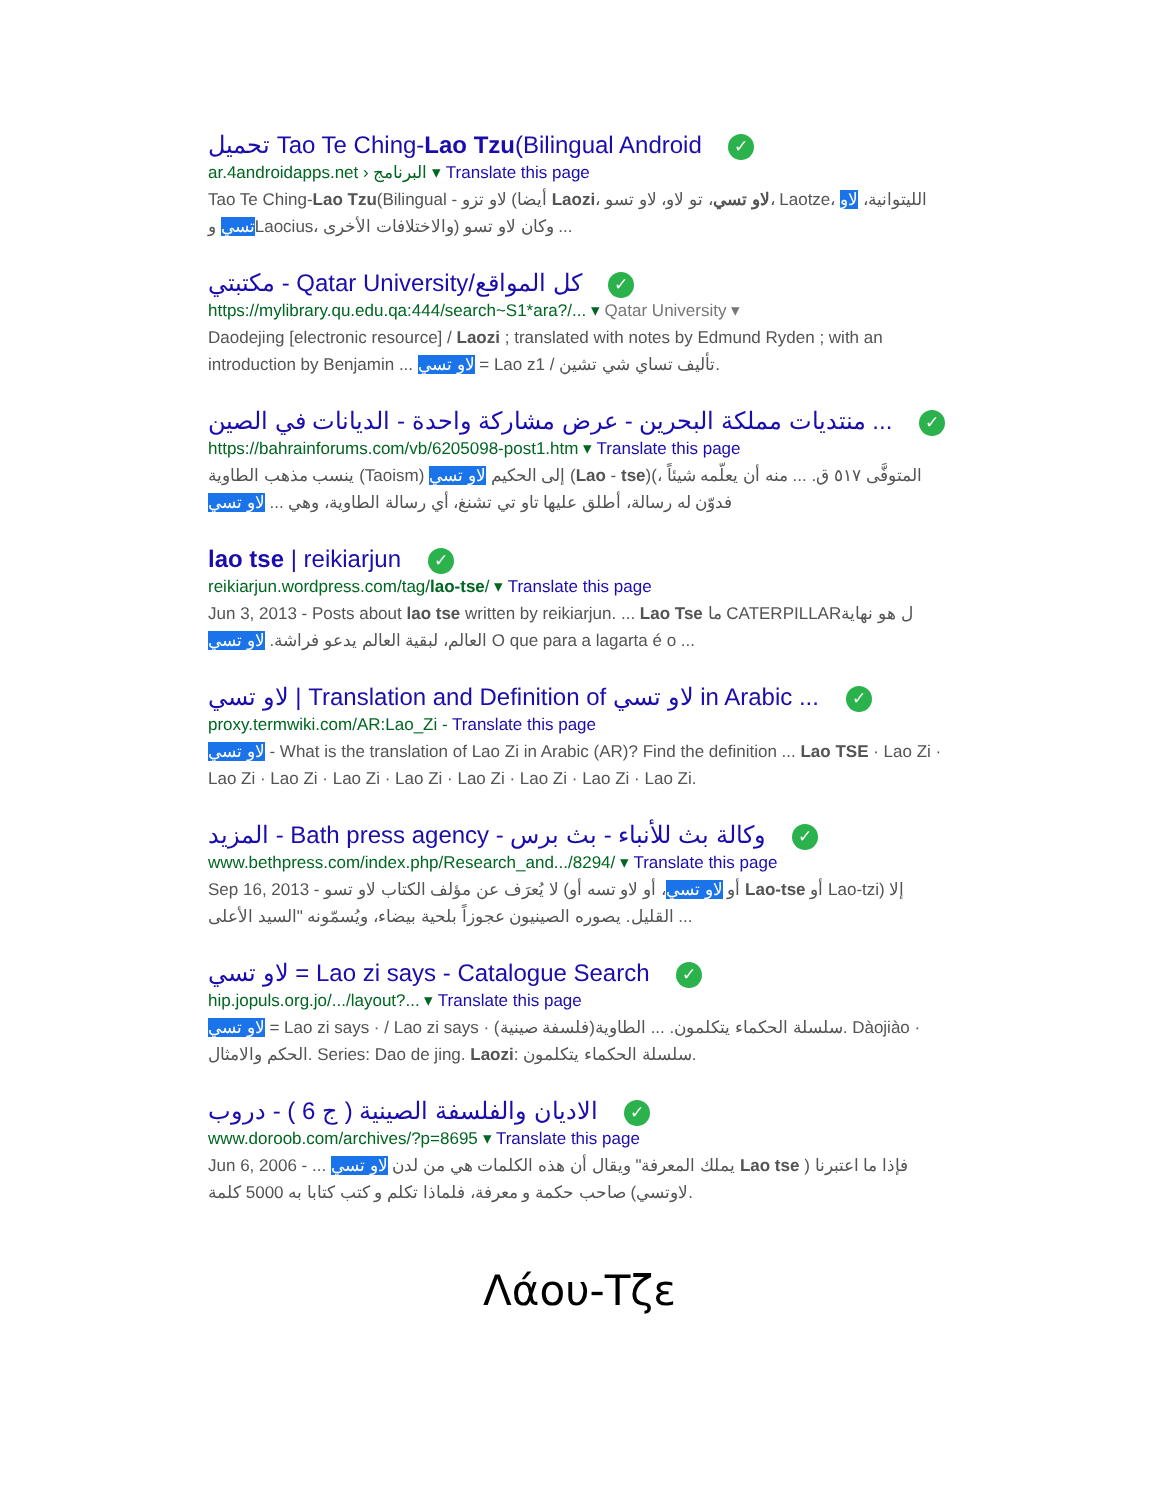تحميل Tao Te Ching-Lao Tzu(Bilingual Android ✓
ar.4androidapps.net › البرنامج ▾ Translate this page
Tao Te Ching-Lao Tzu(Bilingual - لاو تزو (أيضا Laozi، لاو تسي، تو لاو، لاو تسو، Laotze، الليتوانية، لاو تسي وLaocius، والاختلافات الأخرى) وكان لاو تسو ...
مكتبتي - Qatar University/كل المواقع ✓
https://mylibrary.qu.edu.qa:444/search~S1*ara?/... ▾ Qatar University ▾
Daodejing [electronic resource] / Laozi ; translated with notes by Edmund Ryden ; with an introduction by Benjamin ... لاو تسي = Lao z1 / تأليف تساي شي تشين.
منتديات مملكة البحرين - عرض مشاركة واحدة - الديانات في الصين ... ✓
https://bahrainforums.com/vb/6205098-post1.htm ▾ Translate this page
ينسب مذهب الطاوية (Taoism) إلى الحكيم لاو تسي (Lao - tse)(المتوفَّى ٥١٧ ق. ... منه أن يعلّمه شيئاً ، فدوّن له رسالة، أطلق عليها تاو تي تشنغ، أي رسالة الطاوية، وهي ... لاو تسي
lao tse | reikiarjun ✓
reikiarjun.wordpress.com/tag/lao-tse/ ▾ Translate this page
Jun 3, 2013 - Posts about lao tse written by reikiarjun. ... Lao Tse ما CATERPILLARل هو نهاية العالم، لبقية العالم يدعو فراشة. لاو تسي O que para a lagarta é o ...
لاو تسي | Translation and Definition of لاو تسي in Arabic ... ✓
proxy.termwiki.com/AR:Lao_Zi - Translate this page
لاو تسي - What is the translation of Lao Zi in Arabic (AR)? Find the definition ... Lao TSE · Lao Zi · Lao Zi · Lao Zi · Lao Zi · Lao Zi · Lao Zi · Lao Zi · Lao Zi · Lao Zi.
المزيد - Bath press agency - وكالة بث للأنباء - بث برس ✓
www.bethpress.com/index.php/Research_and.../8294/ ▾ Translate this page
Sep 16, 2013 - لا يُعرَف عن مؤلف الكتاب لاو تسو (أو لاو تسي، أو لاو تسه أو Lao-tse أو Lao-tzi) إلا القليل. يصوره الصينيون عجوزاً بلحية بيضاء، ويُسمّونه "السيد الأعلى ...
لاو تسي = Lao zi says - Catalogue Search ✓
hip.jopuls.org.jo/.../layout?... ▾ Translate this page
لاو تسي = Lao zi says · / Lao zi says · سلسلة الحكماء يتكلمون. ... الطاوية(فلسفة صينية). Dàojiào · الحكم والامثال. Series: Dao de jing. Laozi: سلسلة الحكماء يتكلمون.
الاديان والفلسفة الصينية ( ج 6 ) - دروب ✓
www.doroob.com/archives/?p=8695 ▾ Translate this page
Jun 6, 2006 - ... يملك المعرفة" ويقال أن هذه الكلمات هي من لدن لاو تسي Lao tse فإذا ما اعتبرنا ( لاوتسي) صاحب حكمة و معرفة، فلماذا تكلم و كتب كتابا به 5000 كلمة.
Λάου-Τζε